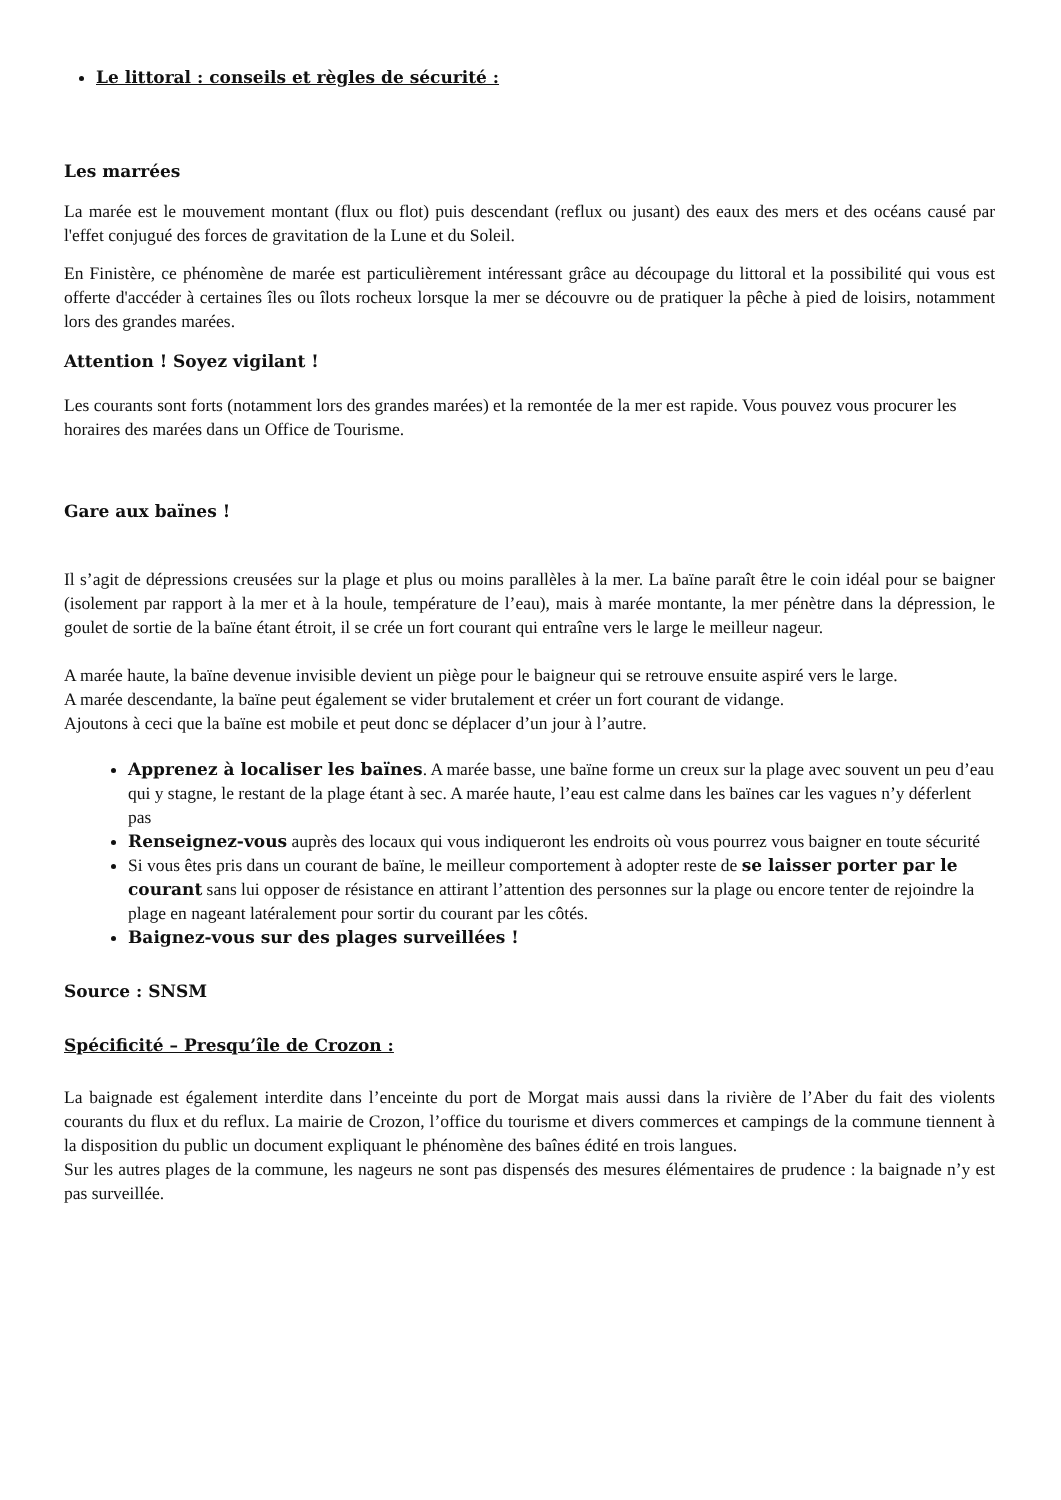Le littoral : conseils et règles de sécurité :
Les marrées
La marée est le mouvement montant (flux ou flot) puis descendant (reflux ou jusant) des eaux des mers et des océans causé par l'effet conjugué des forces de gravitation de la Lune et du Soleil.
En Finistère, ce phénomène de marée est particulièrement intéressant grâce au découpage du littoral et la possibilité qui vous est offerte d'accéder à certaines îles ou îlots rocheux lorsque la mer se découvre ou de pratiquer la pêche à pied de loisirs, notamment lors des grandes marées.
Attention ! Soyez vigilant !
Les courants sont forts (notamment lors des grandes marées) et la remontée de la mer est rapide. Vous pouvez vous procurer les horaires des marées dans un Office de Tourisme.
Gare aux baïnes !
Il s’agit de dépressions creusées sur la plage et plus ou moins parallèles à la mer. La baïne paraît être le coin idéal pour se baigner (isolement par rapport à la mer et à la houle, température de l’eau), mais à marée montante, la mer pénètre dans la dépression, le goulet de sortie de la baïne étant étroit, il se crée un fort courant qui entraîne vers le large le meilleur nageur.
A marée haute, la baïne devenue invisible devient un piège pour le baigneur qui se retrouve ensuite aspiré vers le large.
A marée descendante, la baïne peut également se vider brutalement et créer un fort courant de vidange.
Ajoutons à ceci que la baïne est mobile et peut donc se déplacer d’un jour à l’autre.
Apprenez à localiser les baïnes. A marée basse, une baïne forme un creux sur la plage avec souvent un peu d’eau qui y stagne, le restant de la plage étant à sec. A marée haute, l’eau est calme dans les baïnes car les vagues n’y déferlent pas
Renseignez-vous auprès des locaux qui vous indiqueront les endroits où vous pourrez vous baigner en toute sécurité
Si vous êtes pris dans un courant de baïne, le meilleur comportement à adopter reste de se laisser porter par le courant sans lui opposer de résistance en attirant l’attention des personnes sur la plage ou encore tenter de rejoindre la plage en nageant latéralement pour sortir du courant par les côtés.
Baignez-vous sur des plages surveillées !
Source : SNSM
Spécificité – Presqu’île de Crozon :
La baignade est également interdite dans l’enceinte du port de Morgat mais aussi dans la rivière de l’Aber du fait des violents courants du flux et du reflux. La mairie de Crozon, l’office du tourisme et divers commerces et campings de la commune tiennent à la disposition du public un document expliquant le phénomène des baînes édité en trois langues.
Sur les autres plages de la commune, les nageurs ne sont pas dispensés des mesures élémentaires de prudence : la baignade n’y est pas surveillée.